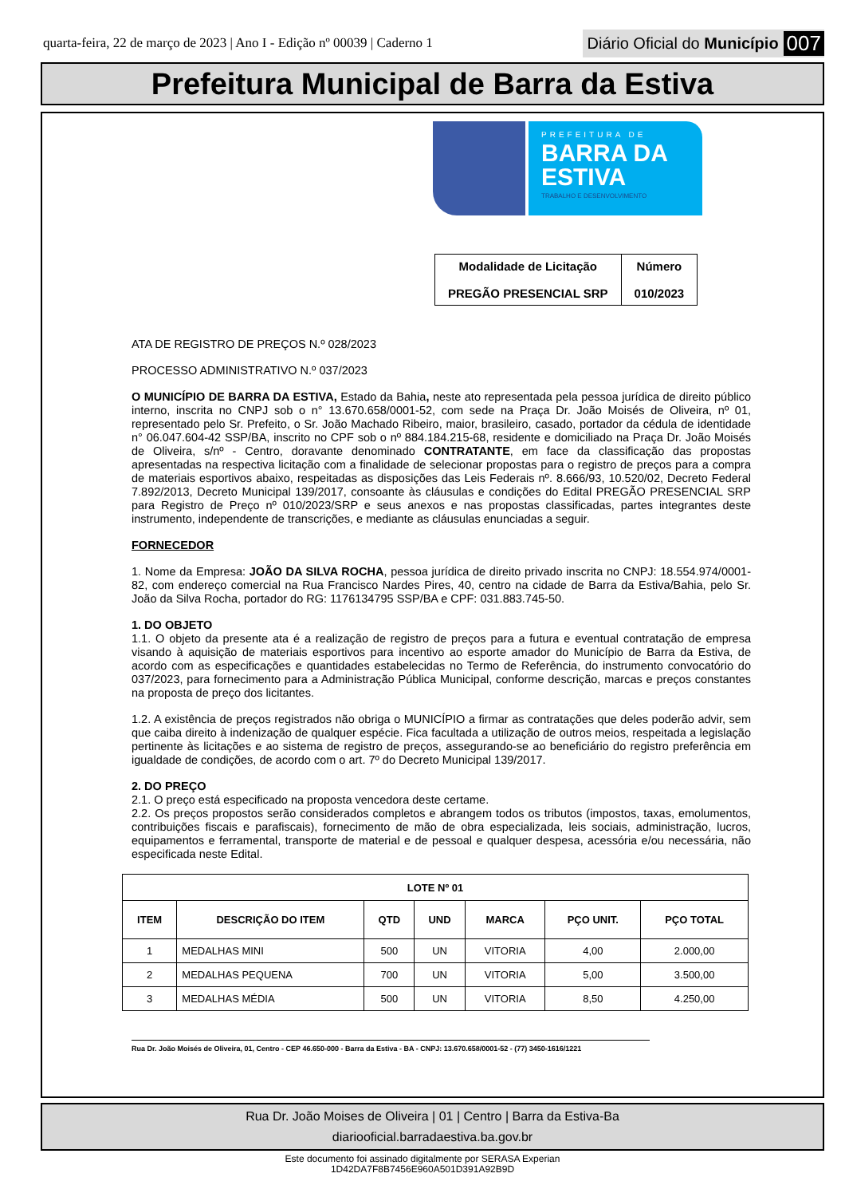quarta-feira, 22 de março de 2023 | Ano I - Edição nº 00039 | Caderno 1 Diário Oficial do Município 007
Prefeitura Municipal de Barra da Estiva
PREFEITURA DE
BARRA DA
ESTIVA
TRABALHO E DESENVOLVIMENTO
| Modalidade de Licitação PREGÃO PRESENCIAL SRP | Número 010/2023 |
ATA DE REGISTRO DE PREÇOS N.º 028/2023
PROCESSO ADMINISTRATIVO N.º 037/2023
O MUNICÍPIO DE BARRA DA ESTIVA, Estado da Bahia, neste ato representada pela pessoa jurídica de direito público interno, inscrita no CNPJ sob o n° 13.670.658/0001-52, com sede na Praça Dr. João Moisés de Oliveira, nº 01, representado pelo Sr. Prefeito, o Sr. João Machado Ribeiro, maior, brasileiro, casado, portador da cédula de identidade n° 06.047.604-42 SSP/BA, inscrito no CPF sob o nº 884.184.215-68, residente e domiciliado na Praça Dr. João Moisés de Oliveira, s/nº - Centro, doravante denominado CONTRATANTE, em face da classificação das propostas apresentadas na respectiva licitação com a finalidade de selecionar propostas para o registro de preços para a compra de materiais esportivos abaixo, respeitadas as disposições das Leis Federais nº. 8.666/93, 10.520/02, Decreto Federal 7.892/2013, Decreto Municipal 139/2017, consoante às cláusulas e condições do Edital PREGÃO PRESENCIAL SRP para Registro de Preço nº 010/2023/SRP e seus anexos e nas propostas classificadas, partes integrantes deste instrumento, independente de transcrições, e mediante as cláusulas enunciadas a seguir.
FORNECEDOR
1. Nome da Empresa: JOÃO DA SILVA ROCHA, pessoa jurídica de direito privado inscrita no CNPJ: 18.554.974/0001-82, com endereço comercial na Rua Francisco Nardes Pires, 40, centro na cidade de Barra da Estiva/Bahia, pelo Sr. João da Silva Rocha, portador do RG: 1176134795 SSP/BA e CPF: 031.883.745-50.
1. DO OBJETO
1.1. O objeto da presente ata é a realização de registro de preços para a futura e eventual contratação de empresa visando à aquisição de materiais esportivos para incentivo ao esporte amador do Município de Barra da Estiva, de acordo com as especificações e quantidades estabelecidas no Termo de Referência, do instrumento convocatório do 037/2023, para fornecimento para a Administração Pública Municipal, conforme descrição, marcas e preços constantes na proposta de preço dos licitantes.
1.2. A existência de preços registrados não obriga o MUNICÍPIO a firmar as contratações que deles poderão advir, sem que caiba direito à indenização de qualquer espécie. Fica facultada a utilização de outros meios, respeitada a legislação pertinente às licitações e ao sistema de registro de preços, assegurando-se ao beneficiário do registro preferência em igualdade de condições, de acordo com o art. 7º do Decreto Municipal 139/2017.
2. DO PREÇO
2.1. O preço está especificado na proposta vencedora deste certame.
2.2. Os preços propostos serão considerados completos e abrangem todos os tributos (impostos, taxas, emolumentos, contribuições fiscais e parafiscais), fornecimento de mão de obra especializada, leis sociais, administração, lucros, equipamentos e ferramental, transporte de material e de pessoal e qualquer despesa, acessória e/ou necessária, não especificada neste Edital.
| LOTE Nº 01 | | | | | | |
| --- | --- | --- | --- | --- | --- | --- |
| ITEM | DESCRIÇÃO DO ITEM | QTD | UND | MARCA | PÇO UNIT. | PÇO TOTAL |
| 1 | MEDALHAS MINI | 500 | UN | VITORIA | 4,00 | 2.000,00 |
| 2 | MEDALHAS PEQUENA | 700 | UN | VITORIA | 5,00 | 3.500,00 |
| 3 | MEDALHAS MÉDIA | 500 | UN | VITORIA | 8,50 | 4.250,00 |
Rua Dr. João Moisés de Oliveira, 01, Centro - CEP 46.650-000 - Barra da Estiva - BA - CNPJ: 13.670.658/0001-52 - (77) 3450-1616/1221
Rua Dr. João Moises de Oliveira | 01 | Centro | Barra da Estiva-Ba
diariooficial.barradaestiva.ba.gov.br
Este documento foi assinado digitalmente por SERASA Experian
1D42DA7F8B7456E960A501D391A92B9D